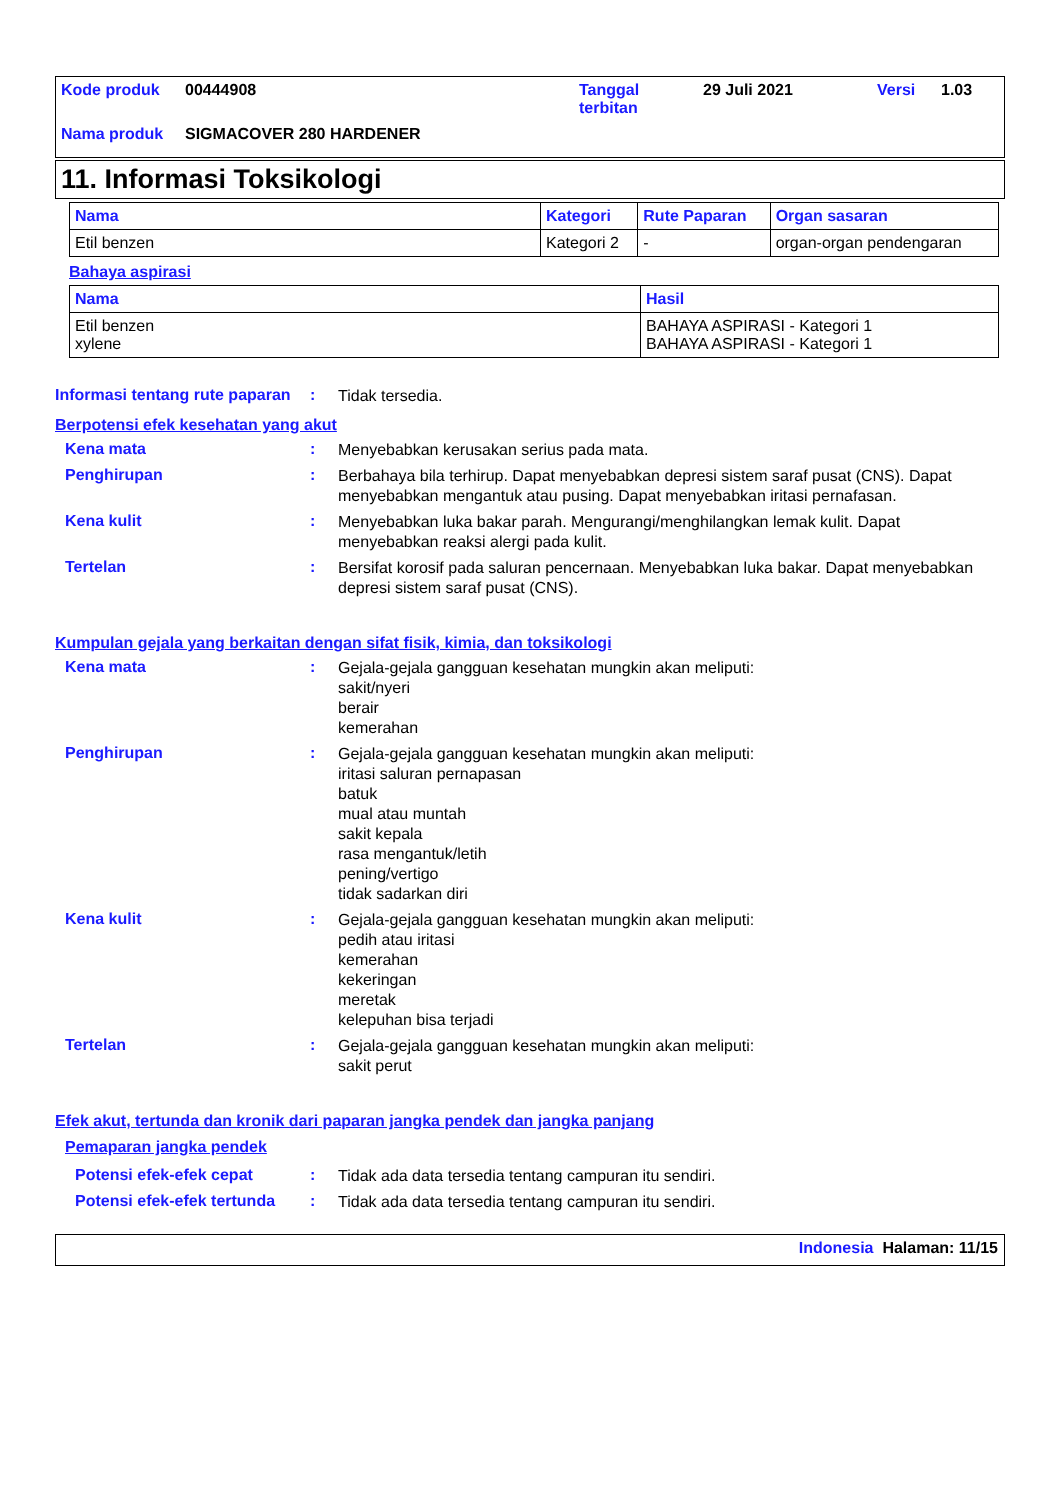| Kode produk | 00444908 | Tanggal terbitan | 29 Juli 2021 | Versi | 1.03 |
| Nama produk | SIGMACOVER 280 HARDENER | | | | |
11. Informasi Toksikologi
| Nama | Kategori | Rute Paparan | Organ sasaran |
| --- | --- | --- | --- |
| Etil benzen | Kategori 2 | - | organ-organ pendengaran |
Bahaya aspirasi
| Nama | Hasil |
| --- | --- |
| Etil benzen xylene | BAHAYA ASPIRASI - Kategori 1 BAHAYA ASPIRASI - Kategori 1 |
Informasi tentang rute paparan
:
Tidak tersedia.
Berpotensi efek kesehatan yang akut
Kena mata :
Menyebabkan kerusakan serius pada mata.
Penghirupan :
Berbahaya bila terhirup. Dapat menyebabkan depresi sistem saraf pusat (CNS). Dapat menyebabkan mengantuk atau pusing. Dapat menyebabkan iritasi pernafasan.
Kena kulit :
Menyebabkan luka bakar parah. Mengurangi/menghilangkan lemak kulit. Dapat menyebabkan reaksi alergi pada kulit.
Tertelan :
Bersifat korosif pada saluran pencernaan. Menyebabkan luka bakar. Dapat menyebabkan depresi sistem saraf pusat (CNS).
Kumpulan gejala yang berkaitan dengan sifat fisik, kimia, dan toksikologi
Kena mata :
Gejala-gejala gangguan kesehatan mungkin akan meliputi:
sakit/nyeri
berair
kemerahan
Penghirupan :
Gejala-gejala gangguan kesehatan mungkin akan meliputi:
iritasi saluran pernapasan
batuk
mual atau muntah
sakit kepala
rasa mengantuk/letih
pening/vertigo
tidak sadarkan diri
Kena kulit :
Gejala-gejala gangguan kesehatan mungkin akan meliputi:
pedih atau iritasi
kemerahan
kekeringan
meretak
kelepuhan bisa terjadi
Tertelan :
Gejala-gejala gangguan kesehatan mungkin akan meliputi:
sakit perut
Efek akut, tertunda dan kronik dari paparan jangka pendek dan jangka panjang
Pemaparan jangka pendek
Potensi efek-efek cepat :
Tidak ada data tersedia tentang campuran itu sendiri.
Potensi efek-efek tertunda
:
Tidak ada data tersedia tentang campuran itu sendiri.
Indonesia Halaman: 11/15